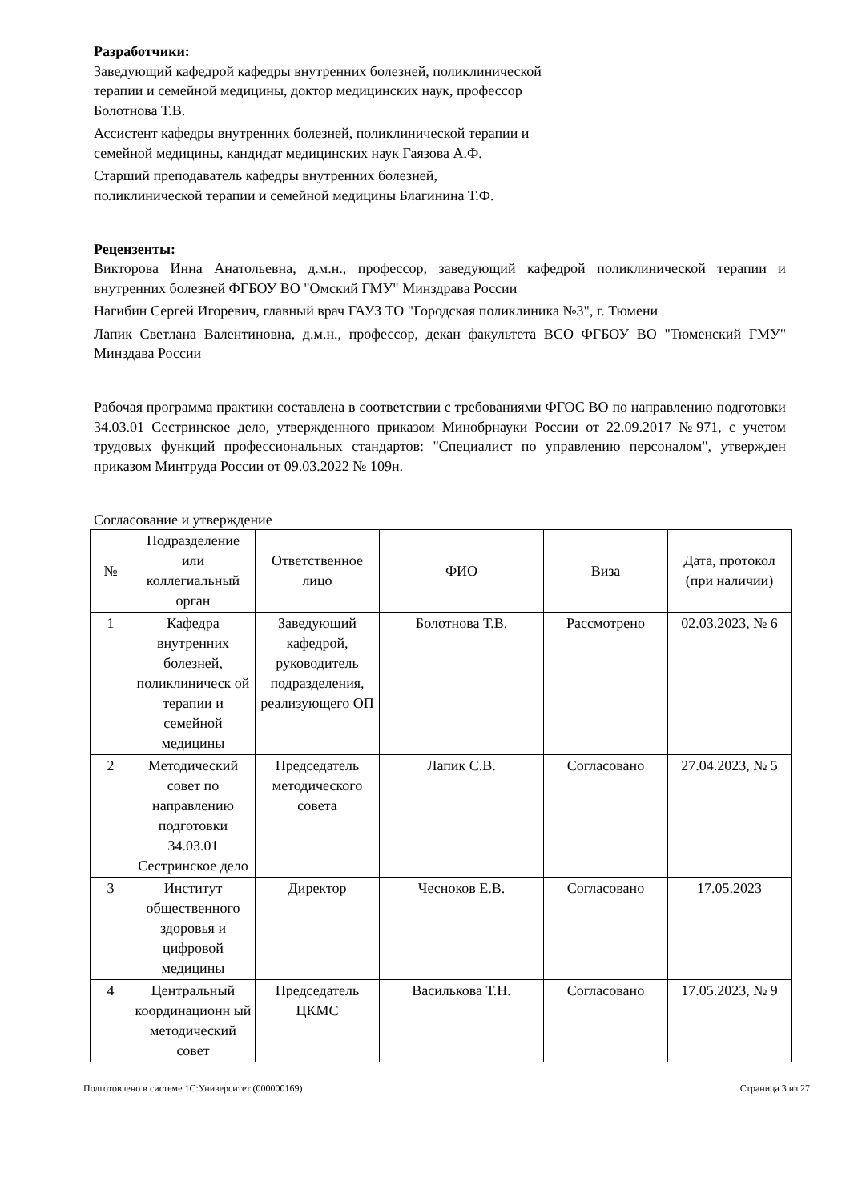Разработчики:
Заведующий кафедрой кафедры внутренних болезней, поликлинической терапии и семейной медицины, доктор медицинских наук, профессор Болотнова Т.В.
Ассистент кафедры внутренних болезней, поликлинической терапии и семейной медицины, кандидат медицинских наук Гаязова А.Ф.
Старший преподаватель кафедры внутренних болезней, поликлинической терапии и семейной медицины Благинина Т.Ф.
Рецензенты:
Викторова Инна Анатольевна, д.м.н., профессор, заведующий кафедрой поликлинической терапии и внутренних болезней ФГБОУ ВО "Омский ГМУ" Минздрава России
Нагибин Сергей Игоревич, главный врач ГАУЗ ТО "Городская поликлиника №3", г. Тюмени
Лапик Светлана Валентиновна, д.м.н., профессор, декан факультета ВСО ФГБОУ ВО "Тюменский ГМУ" Минздава России
Рабочая программа практики составлена в соответствии с требованиями ФГОС ВО по направлению подготовки 34.03.01 Сестринское дело, утвержденного приказом Минобрнауки России от 22.09.2017 №971, с учетом трудовых функций профессиональных стандартов: "Специалист по управлению персоналом", утвержден приказом Минтруда России от 09.03.2022 № 109н.
Согласование и утверждение
| № | Подразделение или коллегиальный орган | Ответственное лицо | ФИО | Виза | Дата, протокол (при наличии) |
| --- | --- | --- | --- | --- | --- |
| 1 | Кафедра внутренних болезней, поликлиническ ой терапии и семейной медицины | Заведующий кафедрой, руководитель подразделения, реализующего ОП | Болотнова Т.В. | Рассмотрено | 02.03.2023, № 6 |
| 2 | Методический совет по направлению подготовки 34.03.01 Сестринское дело | Председатель методического совета | Лапик С.В. | Согласовано | 27.04.2023, № 5 |
| 3 | Институт общественного здоровья и цифровой медицины | Директор | Чесноков Е.В. | Согласовано | 17.05.2023 |
| 4 | Центральный координационн ый методический совет | Председатель ЦКМС | Василькова Т.Н. | Согласовано | 17.05.2023, № 9 |
Подготовлено в системе 1С:Университет (000000169) Страница 3 из 27